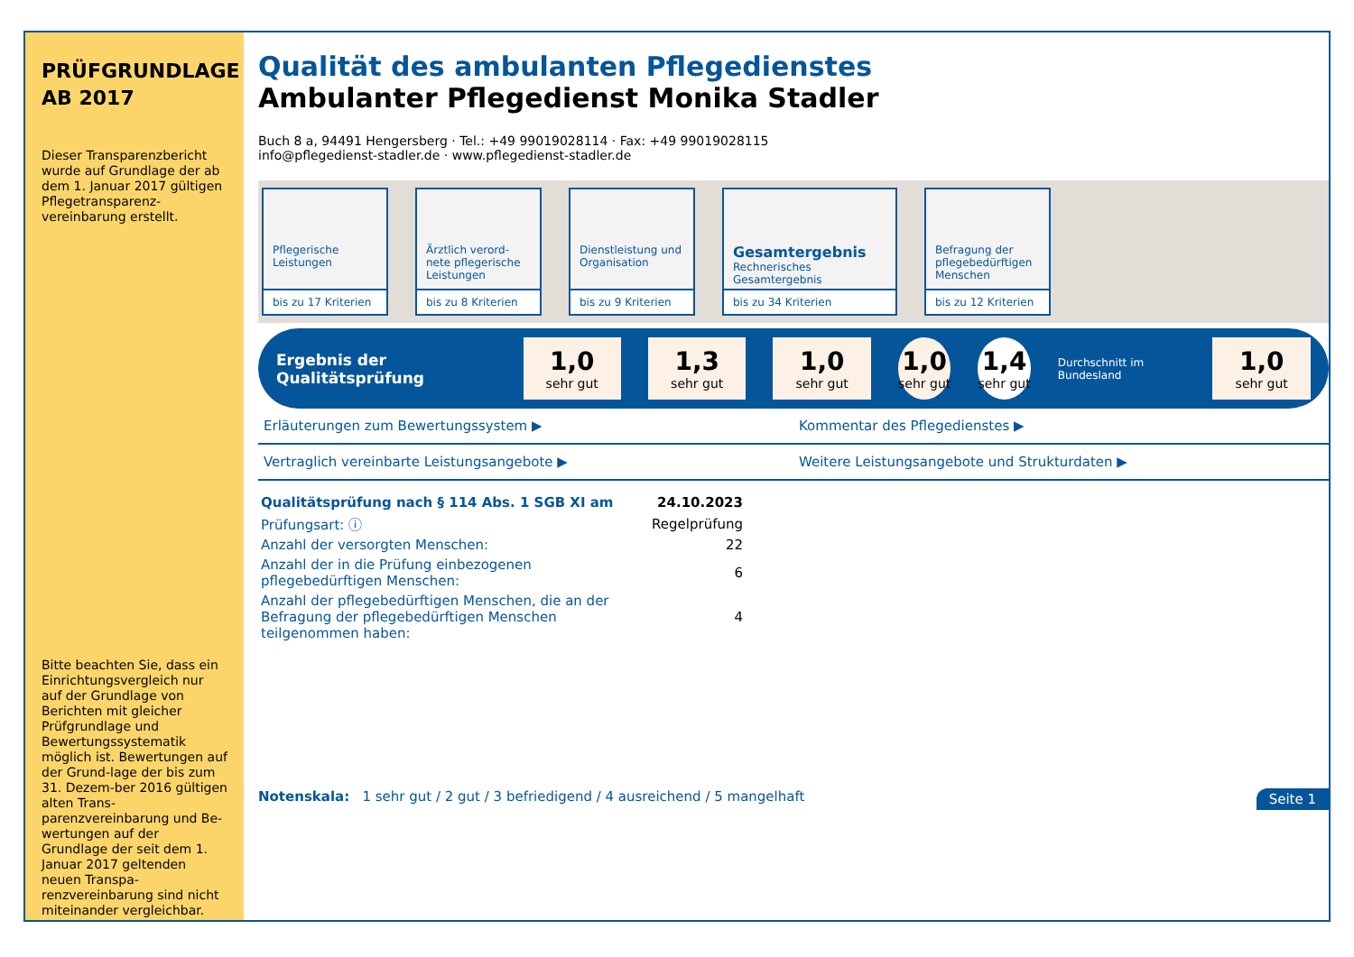PRÜFGRUNDLAGE AB 2017
Dieser Transparenzbericht wurde auf Grundlage der ab dem 1. Januar 2017 gültigen Pflegetransparenz-vereinbarung erstellt.
Bitte beachten Sie, dass ein Einrichtungsvergleich nur auf der Grundlage von Berichten mit gleicher Prüfgrundlage und Bewertungssystematik möglich ist. Bewertungen auf der Grund-lage der bis zum 31. Dezem-ber 2016 gültigen alten Trans-parenzvereinbarung und Be-wertungen auf der Grundlage der seit dem 1. Januar 2017 geltenden neuen Transpa-renzvereinbarung sind nicht miteinander vergleichbar.
Qualität des ambulanten Pflegedienstes
Ambulanter Pflegedienst Monika Stadler
Buch 8 a, 94491 Hengersberg · Tel.: +49 99019028114 · Fax: +49 99019028115
info@pflegedienst-stadler.de · www.pflegedienst-stadler.de
Pflegerische Leistungen
bis zu 17 Kriterien
Ärztlich verord-nete pflegerische Leistungen
bis zu 8 Kriterien
Dienstleistung und Organisation
bis zu 9 Kriterien
Gesamtergebnis
Rechnerisches Gesamtergebnis
bis zu 34 Kriterien
Befragung der pflegebedürftigen Menschen
bis zu 12 Kriterien
Ergebnis der Qualitätsprüfung
1,0
sehr gut
1,3
sehr gut
1,0
sehr gut
1,0
sehr gut
1,4
sehr gut
Durchschnitt im Bundesland
1,0
sehr gut
Erläuterungen zum Bewertungssystem ▶
Kommentar des Pflegedienstes ▶
Vertraglich vereinbarte Leistungsangebote ▶
Weitere Leistungsangebote und Strukturdaten ▶
| Qualitätsprüfung nach § 114 Abs. 1 SGB XI am | 24.10.2023 |
| Prüfungsart: ⓘ | Regelprüfung |
| Anzahl der versorgten Menschen: | 22 |
| Anzahl der in die Prüfung einbezogenen pflegebedürftigen Menschen: | 6 |
| Anzahl der pflegebedürftigen Menschen, die an der Befragung der pflegebedürftigen Menschen teilgenommen haben: | 4 |
Notenskala: 1 sehr gut / 2 gut / 3 befriedigend / 4 ausreichend / 5 mangelhaft Seite 1